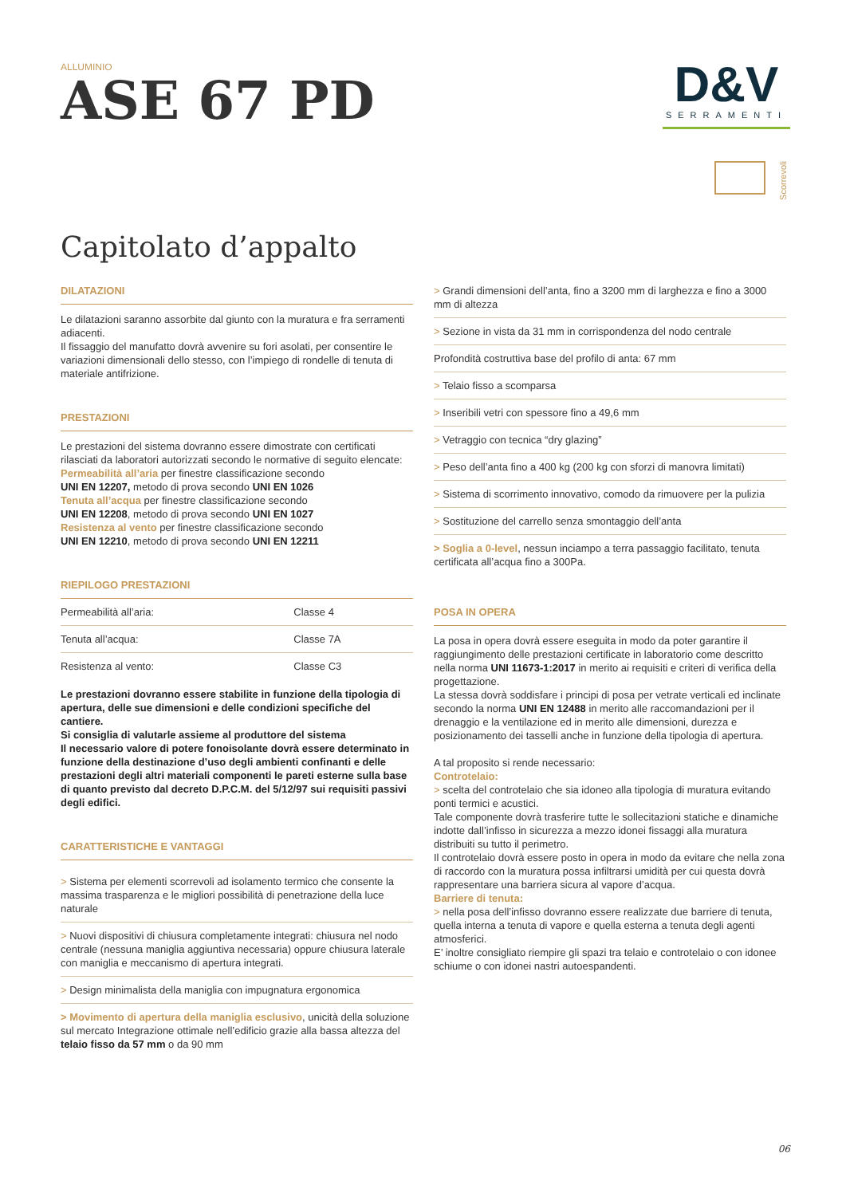ALLUMINIO
ASE 67 PD
D&V
SERRAMENTI
Scorrevoli
Capitolato d’appalto
DILATAZIONI
Le dilatazioni saranno assorbite dal giunto con la muratura e fra serramenti adiacenti.
Il fissaggio del manufatto dovrà avvenire su fori asolati, per consentire le variazioni dimensionali dello stesso, con l’impiego di rondelle di tenuta di materiale antifrizione.
PRESTAZIONI
Le prestazioni del sistema dovranno essere dimostrate con certificati rilasciati da laboratori autorizzati secondo le normative di seguito elencate:
Permeabilità all’aria per finestre classificazione secondo
UNI EN 12207, metodo di prova secondo UNI EN 1026
Tenuta all’acqua per finestre classificazione secondo
UNI EN 12208, metodo di prova secondo UNI EN 1027
Resistenza al vento per finestre classificazione secondo
UNI EN 12210, metodo di prova secondo UNI EN 12211
RIEPILOGO PRESTAZIONI
| Permeabilità all’aria: | Classe 4 |
| Tenuta all’acqua: | Classe 7A |
| Resistenza al vento: | Classe C3 |
Le prestazioni dovranno essere stabilite in funzione della tipologia di apertura, delle sue dimensioni e delle condizioni specifiche del cantiere.
Si consiglia di valutarle assieme al produttore del sistema
Il necessario valore di potere fonoisolante dovrà essere determinato in funzione della destinazione d’uso degli ambienti confinanti e delle prestazioni degli altri materiali componenti le pareti esterne sulla base di quanto previsto dal decreto D.P.C.M. del 5/12/97 sui requisiti passivi degli edifici.
CARATTERISTICHE E VANTAGGI
> Sistema per elementi scorrevoli ad isolamento termico che consente la massima trasparenza e le migliori possibilità di penetrazione della luce naturale
> Nuovi dispositivi di chiusura completamente integrati: chiusura nel nodo centrale (nessuna maniglia aggiuntiva necessaria) oppure chiusura laterale con maniglia e meccanismo di apertura integrati.
> Design minimalista della maniglia con impugnatura ergonomica
> Movimento di apertura della maniglia esclusivo, unicità della soluzione sul mercato Integrazione ottimale nell’edificio grazie alla bassa altezza del telaio fisso da 57 mm o da 90 mm
> Grandi dimensioni dell’anta, fino a 3200 mm di larghezza e fino a 3000 mm di altezza
> Sezione in vista da 31 mm in corrispondenza del nodo centrale
Profondità costruttiva base del profilo di anta: 67 mm
> Telaio fisso a scomparsa
> Inseribili vetri con spessore fino a 49,6 mm
> Vetraggio con tecnica “dry glazing”
> Peso dell’anta fino a 400 kg (200 kg con sforzi di manovra limitati)
> Sistema di scorrimento innovativo, comodo da rimuovere per la pulizia
> Sostituzione del carrello senza smontaggio dell’anta
> Soglia a 0-level, nessun inciampo a terra passaggio facilitato, tenuta certificata all’acqua fino a 300Pa.
POSA IN OPERA
La posa in opera dovrà essere eseguita in modo da poter garantire il raggiungimento delle prestazioni certificate in laboratorio come descritto nella norma UNI 11673-1:2017 in merito ai requisiti e criteri di verifica della progettazione.
La stessa dovrà soddisfare i principi di posa per vetrate verticali ed inclinate secondo la norma UNI EN 12488 in merito alle raccomandazioni per il drenaggio e la ventilazione ed in merito alle dimensioni, durezza e posizionamento dei tasselli anche in funzione della tipologia di apertura.
A tal proposito si rende necessario:
Controtelaio:
> scelta del controtelaio che sia idoneo alla tipologia di muratura evitando ponti termici e acustici.
Tale componente dovrà trasferire tutte le sollecitazioni statiche e dinamiche indotte dall’infisso in sicurezza a mezzo idonei fissaggi alla muratura distribuiti su tutto il perimetro.
Il controtelaio dovrà essere posto in opera in modo da evitare che nella zona di raccordo con la muratura possa infiltrarsi umidità per cui questa dovrà rappresentare una barriera sicura al vapore d’acqua.
Barriere di tenuta:
> nella posa dell’infisso dovranno essere realizzate due barriere di tenuta, quella interna a tenuta di vapore e quella esterna a tenuta degli agenti atmosferici.
E’ inoltre consigliato riempire gli spazi tra telaio e controtelaio o con idonee schiume o con idonei nastri autoespandenti.
06